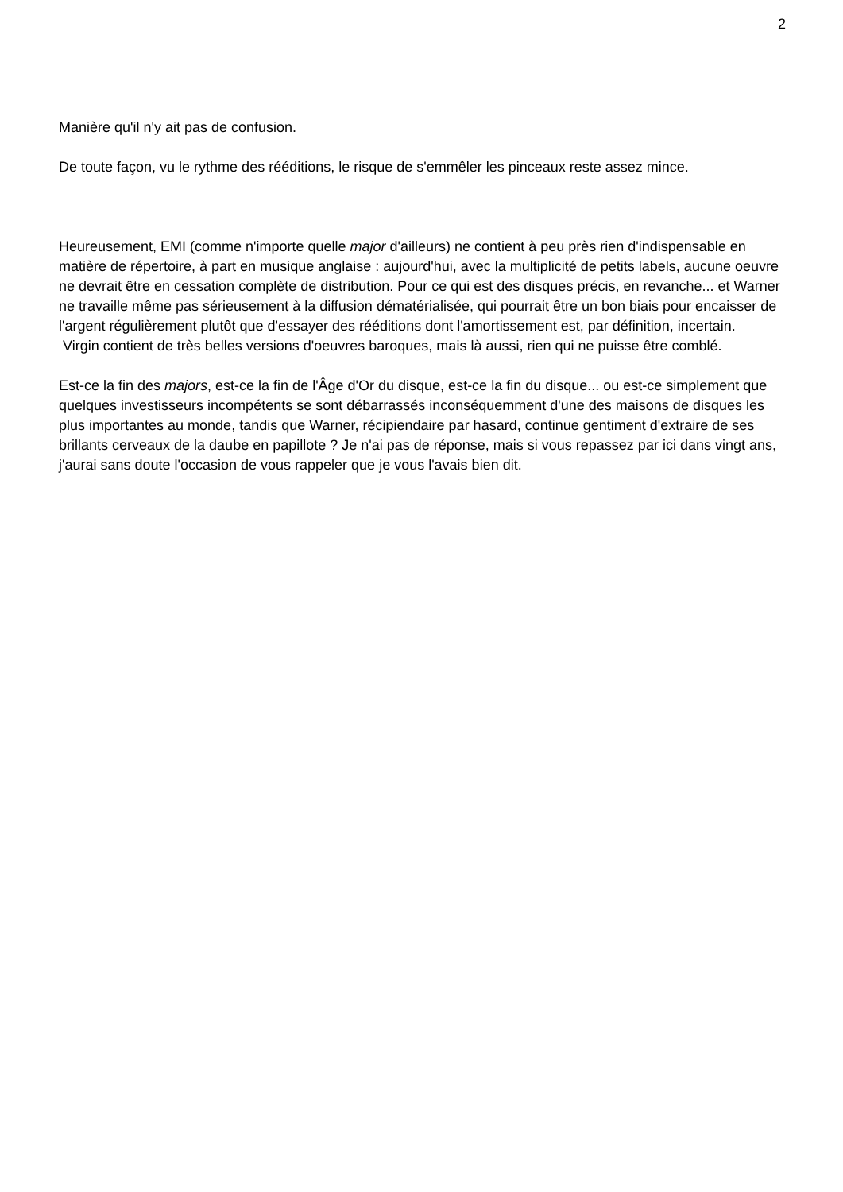2
Manière qu'il n'y ait pas de confusion.
De toute façon, vu le rythme des rééditions, le risque de s'emmêler les pinceaux reste assez mince.
Heureusement, EMI (comme n'importe quelle major d'ailleurs) ne contient à peu près rien d'indispensable en matière de répertoire, à part en musique anglaise : aujourd'hui, avec la multiplicité de petits labels, aucune oeuvre ne devrait être en cessation complète de distribution. Pour ce qui est des disques précis, en revanche... et Warner ne travaille même pas sérieusement à la diffusion dématérialisée, qui pourrait être un bon biais pour encaisser de l'argent régulièrement plutôt que d'essayer des rééditions dont l'amortissement est, par définition, incertain.
Virgin contient de très belles versions d'oeuvres baroques, mais là aussi, rien qui ne puisse être comblé.
Est-ce la fin des majors, est-ce la fin de l'Âge d'Or du disque, est-ce la fin du disque... ou est-ce simplement que quelques investisseurs incompétents se sont débarrassés inconséquemment d'une des maisons de disques les plus importantes au monde, tandis que Warner, récipiendaire par hasard, continue gentiment d'extraire de ses brillants cerveaux de la daube en papillote ? Je n'ai pas de réponse, mais si vous repassez par ici dans vingt ans, j'aurai sans doute l'occasion de vous rappeler que je vous l'avais bien dit.